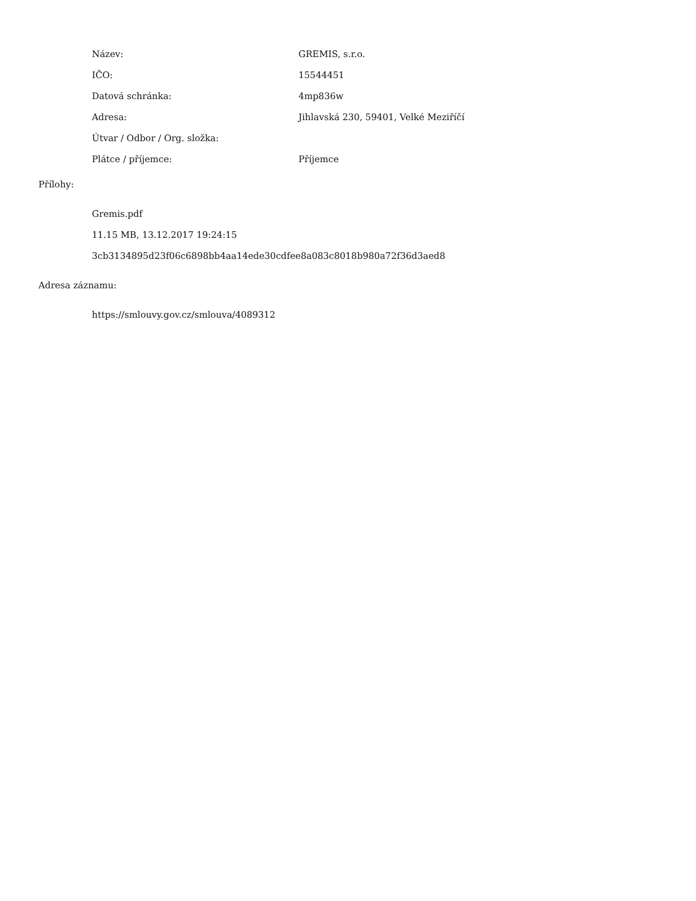| Název: | GREMIS, s.r.o. |
| IČO: | 15544451 |
| Datová schránka: | 4mp836w |
| Adresa: | Jihlavská 230, 59401, Velké Meziříčí |
| Útvar / Odbor / Org. složka: | |
| Plátce / příjemce: | Příjemce |
Přílohy:
Gremis.pdf
11.15 MB, 13.12.2017 19:24:15
3cb3134895d23f06c6898bb4aa14ede30cdfee8a083c8018b980a72f36d3aed8
Adresa záznamu:
https://smlouvy.gov.cz/smlouva/4089312